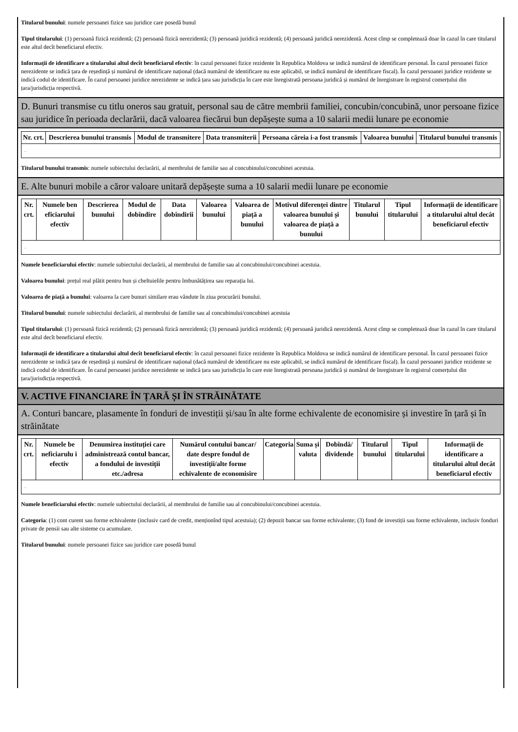Titularul bunului: numele persoanei fizice sau juridice care posedă bunul
Tipul titularului: (1) persoană fizică rezidentă; (2) persoană fizică nerezidentă; (3) persoană juridică rezidentă; (4) persoană juridică nerezidentă. Acest cîmp se completează doar în cazul în care titularul este altul decît beneficiarul efectiv.
Informații de identificare a titularului altul decît beneficiarul efectiv: în cazul persoanei fizice rezidente în Republica Moldova se indică numărul de identificare personal. În cazul persoanei fizice nerezidente se indică țara de reședință și numărul de identificare național (dacă numărul de identificare nu este aplicabil, se indică numărul de identificare fiscal). În cazul persoanei juridice rezidente se indică codul de identificare. În cazul persoanei juridice nerezidente se indică țara sau jurisdicția în care este înregistrată persoana juridică și numărul de înregistrare în registrul comerțului din țara/jurisdicția respectivă.
D. Bunuri transmise cu titlu oneros sau gratuit, personal sau de către membrii familiei, concubin/concubină, unor persoane fizice sau juridice în perioada declarării, dacă valoarea fiecărui bun depășește suma a 10 salarii medii lunare pe economie
| Nr. crt. | Descrierea bunului transmis | Modul de transmitere | Data transmiterii | Persoana căreia i-a fost transmis | Valoarea bunului | Titularul bunului transmis |
| --- | --- | --- | --- | --- | --- | --- |
| - | | | | | | |
Titularul bunului transmis: numele subiectului declarării, al membrului de familie sau al concubinului/concubinei acestuia.
E. Alte bunuri mobile a căror valoare unitară depășește suma a 10 salarii medii lunare pe economie
| Nr. crt. | Numele ben eficiarului efectiv | Descrierea bunului | Modul de dobîndire | Data dobîndirii | Valoarea bunului | Valoarea de piață a bunului | Motivul diferenței dintre valoarea bunului și valoarea de piață a bunului | Titularul bunului | Tipul titularului | Informații de identificare a titularului altul decât beneficiarul efectiv |
| --- | --- | --- | --- | --- | --- | --- | --- | --- | --- | --- |
| - | | | | | | | | | | |
Numele beneficiarului efectiv: numele subiectului declarării, al membrului de familie sau al concubinului/concubinei acestuia.
Valoarea bunului: prețul real plătit pentru bun și cheltuielile pentru îmbunătățirea sau reparația lui.
Valoarea de piață a bunului: valoarea la care bunuri similare erau vândute în ziua procurării bunului.
Titularul bunului: numele subiectului declarării, al membrului de familie sau al concubinului/concubinei acestuia
Tipul titularului: (1) persoană fizică rezidentă; (2) persoană fizică nerezidentă; (3) persoană juridică rezidentă; (4) persoană juridică nerezidentă. Acest cîmp se completează doar în cazul în care titularul este altul decît beneficiarul efectiv.
Informații de identificare a titularului altul decît beneficiarul efectiv: în cazul persoanei fizice rezidente în Republica Moldova se indică numărul de identificare personal. În cazul persoanei fizice nerezidente se indică țara de reședință și numărul de identificare național (dacă numărul de identificare nu este aplicabil, se indică numărul de identificare fiscal). În cazul persoanei juridice rezidente se indică codul de identificare. În cazul persoanei juridice nerezidente se indică țara sau jurisdicția în care este înregistrată persoana juridică și numărul de înregistrare în registrul comerțului din țara/jurisdicția respectivă.
V. ACTIVE FINANCIARE ÎN ȚARĂ ȘI ÎN STRĂINĂTATE
A. Conturi bancare, plasamente în fonduri de investiții și/sau în alte forme echivalente de economisire și investire în țară și în străinătate
| Nr. crt. | Numele be neficiarulu i efectiv | Denumirea instituției care administrează contul bancar, a fondului de investiții etc./adresa | Numărul contului bancar/ date despre fondul de investiții/alte forme echivalente de economisire | Categoria | Suma și valuta | Dobîndă/ dividende | Titularul bunului | Tipul titularului | Informații de identificare a titularului altul decât beneficiarul efectiv |
| --- | --- | --- | --- | --- | --- | --- | --- | --- | --- |
| - | | | | | | | | | |
Numele beneficiarului efectiv: numele subiectului declarării, al membrului de familie sau al concubinului/concubinei acestuia.
Categoria: (1) cont curent sau forme echivalente (inclusiv card de credit, menționînd tipul acestuia); (2) depozit bancar sau forme echivalente; (3) fond de investiții sau forme echivalente, inclusiv fonduri private de pensii sau alte sisteme cu acumulare.
Titularul bunului: numele persoanei fizice sau juridice care posedă bunul